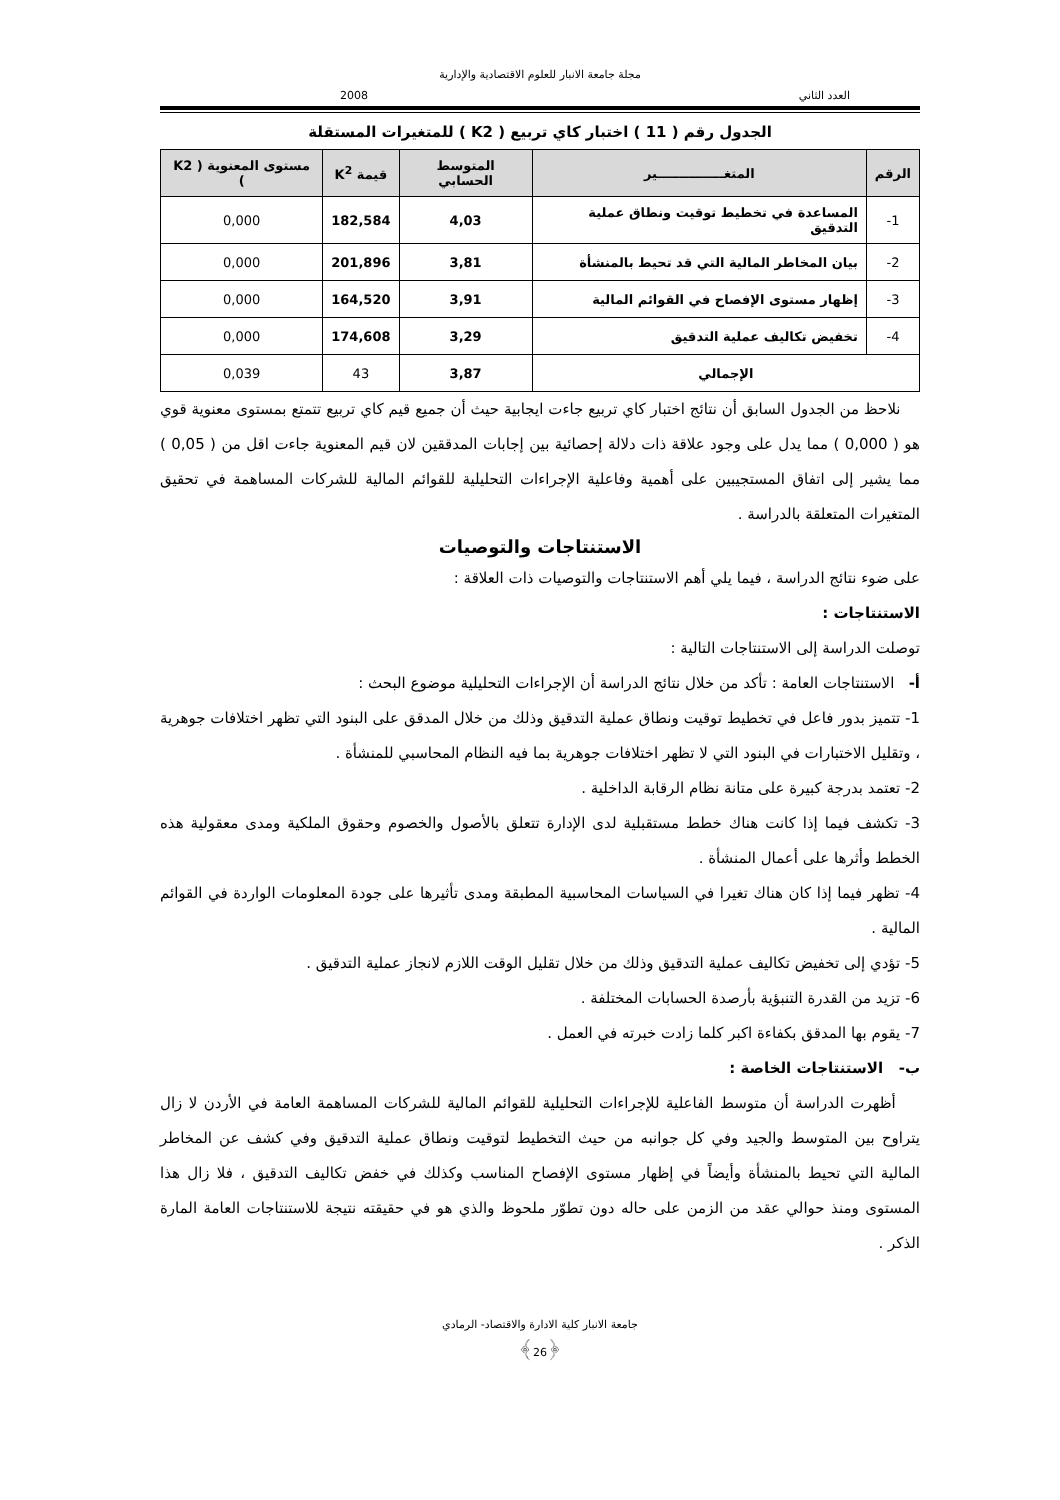مجلة جامعة الانبار للعلوم الاقتصادية والإدارية
العدد الثاني 2008
الجدول رقم ( 11 ) اختبار كاي تربيع ( K2 ) للمتغيرات المستقلة
| الرقم | المتغـــــــــــــــير | المتوسط الحسابي | قيمة K<sup>2</sup> | مستوى المعنوية ( K2 ) |
| --- | --- | --- | --- | --- |
| 1- | المساعدة في تخطيط توقيت ونطاق عملية التدقيق | 4,03 | 182,584 | 0,000 |
| 2- | بيان المخاطر المالية التي قد تحيط بالمنشأة | 3,81 | 201,896 | 0,000 |
| 3- | إظهار مستوى الإفصاح في القوائم المالية | 3,91 | 164,520 | 0,000 |
| 4- | تخفيض تكاليف عملية التدقيق | 3,29 | 174,608 | 0,000 |
| الإجمالي | | 3,87 | 43 | 0,039 |
نلاحظ من الجدول السابق أن نتائج اختبار كاي تربيع جاءت ايجابية حيث أن جميع قيم كاي تربيع تتمتع بمستوى معنوية قوي هو ( 0,000 ) مما يدل على وجود علاقة ذات دلالة إحصائية بين إجابات المدققين لان قيم المعنوية جاءت اقل من ( 0,05 ) مما يشير إلى اتفاق المستجيبين على أهمية وفاعلية الإجراءات التحليلية للقوائم المالية للشركات المساهمة في تحقيق المتغيرات المتعلقة بالدراسة .
الاستنتاجات والتوصيات
على ضوء نتائج الدراسة ، فيما يلي أهم الاستنتاجات والتوصيات ذات العلاقة :
الاستنتاجات :
توصلت الدراسة إلى الاستنتاجات التالية :
أ- الاستنتاجات العامة : تأكد من خلال نتائج الدراسة أن الإجراءات التحليلية موضوع البحث :
1- تتميز بدور فاعل في تخطيط توقيت ونطاق عملية التدقيق وذلك من خلال المدقق على البنود التي تظهر اختلافات جوهرية ، وتقليل الاختبارات في البنود التي لا تظهر اختلافات جوهرية بما فيه النظام المحاسبي للمنشأة .
2- تعتمد بدرجة كبيرة على متانة نظام الرقابة الداخلية .
3- تكشف فيما إذا كانت هناك خطط مستقبلية لدى الإدارة تتعلق بالأصول والخصوم وحقوق الملكية ومدى معقولية هذه الخطط وأثرها على أعمال المنشأة .
4- تظهر فيما إذا كان هناك تغيرا في السياسات المحاسبية المطبقة ومدى تأثيرها على جودة المعلومات الواردة في القوائم المالية .
5- تؤدي إلى تخفيض تكاليف عملية التدقيق وذلك من خلال تقليل الوقت اللازم لانجاز عملية التدقيق .
6- تزيد من القدرة التنبؤية بأرصدة الحسابات المختلفة .
7- يقوم بها المدقق بكفاءة اكبر كلما زادت خبرته في العمل .
ب- الاستنتاجات الخاصة :
أظهرت الدراسة أن متوسط الفاعلية للإجراءات التحليلية للقوائم المالية للشركات المساهمة العامة في الأردن لا زال يتراوح بين المتوسط والجيد وفي كل جوانبه من حيث التخطيط لتوقيت ونطاق عملية التدقيق وفي كشف عن المخاطر المالية التي تحيط بالمنشأة وأيضاً في إظهار مستوى الإفصاح المناسب وكذلك في خفض تكاليف التدقيق ، فلا زال هذا المستوى ومنذ حوالي عقد من الزمن على حاله دون تطوّر ملحوظ والذي هو في حقيقته نتيجة للاستنتاجات العامة المارة الذكر .
جامعة الانبار كلية الادارة والاقتصاد- الرمادي
﴿26﴾